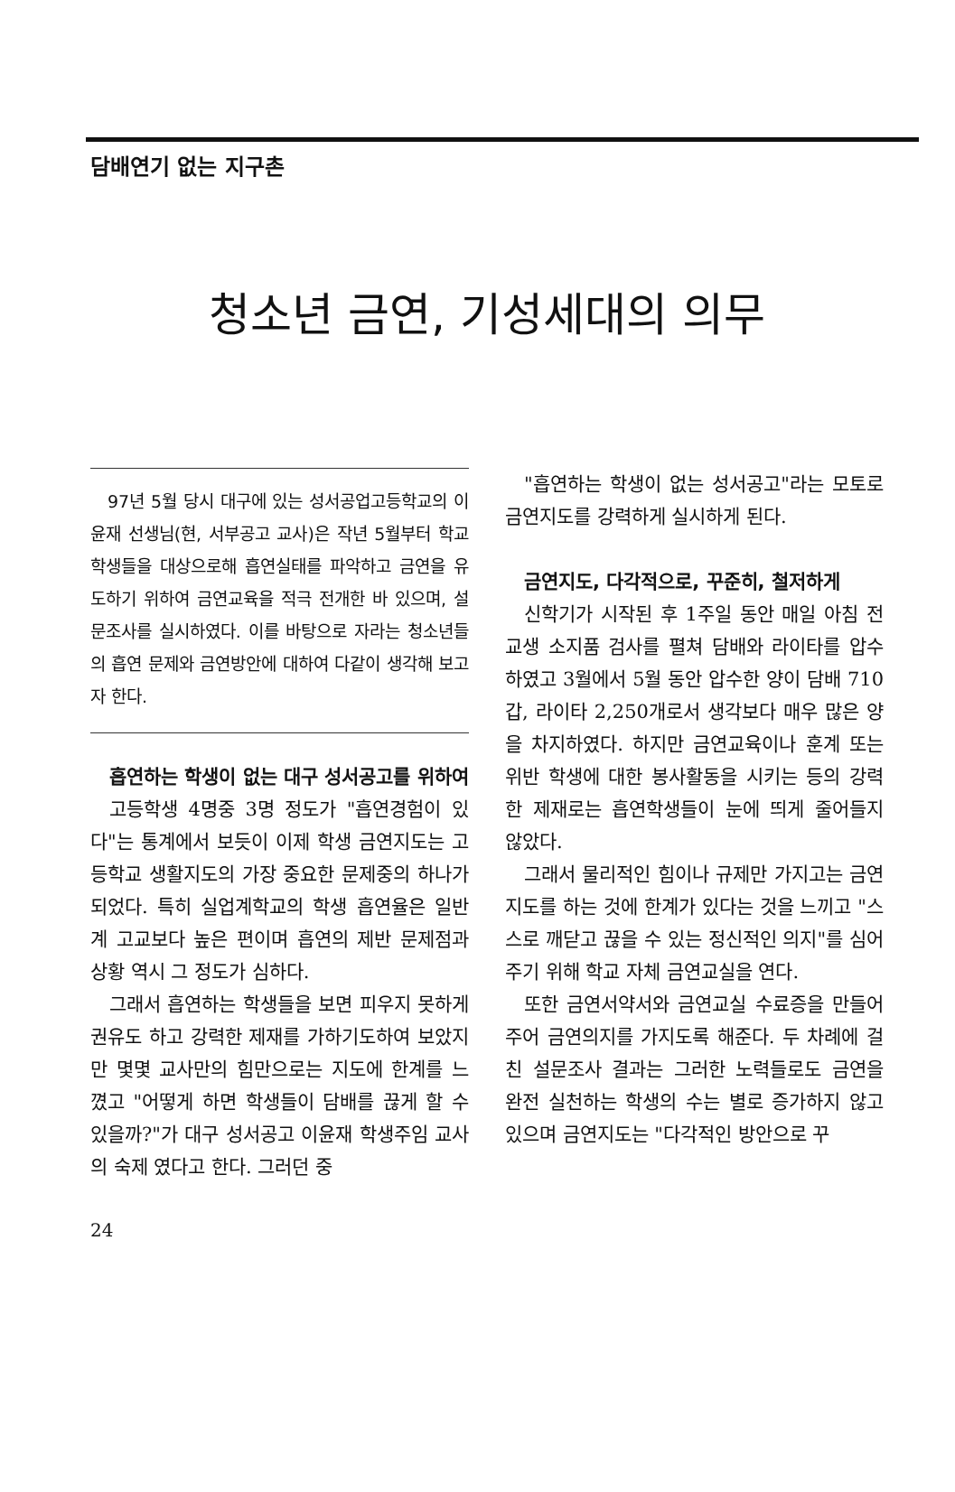담배연기 없는 지구촌
청소년 금연, 기성세대의 의무
97년 5월 당시 대구에 있는 성서공업고등학교의 이윤재 선생님(현, 서부공고 교사)은 작년 5월부터 학교 학생들을 대상으로해 흡연실태를 파악하고 금연을 유도하기 위하여 금연교육을 적극 전개한 바 있으며, 설문조사를 실시하였다. 이를 바탕으로 자라는 청소년들의 흡연 문제와 금연방안에 대하여 다같이 생각해 보고자 한다.
흡연하는 학생이 없는 대구 성서공고를 위하여
고등학생 4명중 3명 정도가 "흡연경험이 있다"는 통계에서 보듯이 이제 학생 금연지도는 고등학교 생활지도의 가장 중요한 문제중의 하나가 되었다. 특히 실업계학교의 학생 흡연율은 일반계 고교보다 높은 편이며 흡연의 제반 문제점과 상황 역시 그 정도가 심하다.
그래서 흡연하는 학생들을 보면 피우지 못하게 권유도 하고 강력한 제재를 가하기도하여 보았지만 몇몇 교사만의 힘만으로는 지도에 한계를 느꼈고 "어떻게 하면 학생들이 담배를 끊게 할 수 있을까?"가 대구 성서공고 이윤재 학생주임 교사의 숙제 였다고 한다. 그러던 중
"흡연하는 학생이 없는 성서공고"라는 모토로 금연지도를 강력하게 실시하게 된다.
금연지도, 다각적으로, 꾸준히, 철저하게
신학기가 시작된 후 1주일 동안 매일 아침 전교생 소지품 검사를 펼쳐 담배와 라이타를 압수하였고 3월에서 5월 동안 압수한 양이 담배 710갑, 라이타 2,250개로서 생각보다 매우 많은 양을 차지하였다. 하지만 금연교육이나 훈계 또는 위반 학생에 대한 봉사활동을 시키는 등의 강력한 제재로는 흡연학생들이 눈에 띄게 줄어들지 않았다.
그래서 물리적인 힘이나 규제만 가지고는 금연지도를 하는 것에 한계가 있다는 것을 느끼고 "스스로 깨닫고 끊을 수 있는 정신적인 의지"를 심어주기 위해 학교 자체 금연교실을 연다.
또한 금연서약서와 금연교실 수료증을 만들어 주어 금연의지를 가지도록 해준다. 두 차례에 걸친 설문조사 결과는 그러한 노력들로도 금연을 완전 실천하는 학생의 수는 별로 증가하지 않고 있으며 금연지도는 "다각적인 방안으로 꾸
24